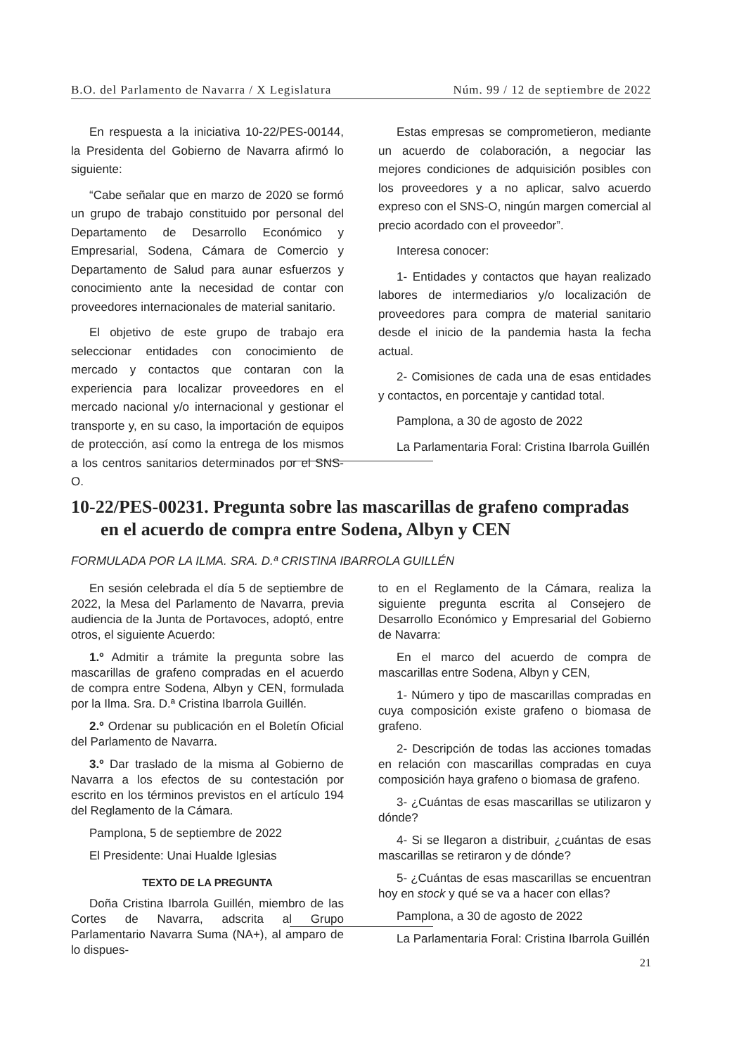B.O. del Parlamento de Navarra / X Legislatura Núm. 99 / 12 de septiembre de 2022
En respuesta a la iniciativa 10-22/PES-00144, la Presidenta del Gobierno de Navarra afirmó lo siguiente:
“Cabe señalar que en marzo de 2020 se formó un grupo de trabajo constituido por personal del Departamento de Desarrollo Económico y Empresarial, Sodena, Cámara de Comercio y Departamento de Salud para aunar esfuerzos y conocimiento ante la necesidad de contar con proveedores internacionales de material sanitario.
El objetivo de este grupo de trabajo era seleccionar entidades con conocimiento de mercado y contactos que contaran con la experiencia para localizar proveedores en el mercado nacional y/o internacional y gestionar el transporte y, en su caso, la importación de equipos de protección, así como la entrega de los mismos a los centros sanitarios determinados por el SNS-O.
Estas empresas se comprometieron, mediante un acuerdo de colaboración, a negociar las mejores condiciones de adquisición posibles con los proveedores y a no aplicar, salvo acuerdo expreso con el SNS-O, ningún margen comercial al precio acordado con el proveedor”.
Interesa conocer:
1- Entidades y contactos que hayan realizado labores de intermediarios y/o localización de proveedores para compra de material sanitario desde el inicio de la pandemia hasta la fecha actual.
2- Comisiones de cada una de esas entidades y contactos, en porcentaje y cantidad total.
Pamplona, a 30 de agosto de 2022
La Parlamentaria Foral: Cristina Ibarrola Guillén
10-22/PES-00231. Pregunta sobre las mascarillas de grafeno compradas en el acuerdo de compra entre Sodena, Albyn y CEN
FORMULADA POR LA ILMA. SRA. D.ª CRISTINA IBARROLA GUILLÉN
En sesión celebrada el día 5 de septiembre de 2022, la Mesa del Parlamento de Navarra, previa audiencia de la Junta de Portavoces, adoptó, entre otros, el siguiente Acuerdo:
1.º Admitir a trámite la pregunta sobre las mascarillas de grafeno compradas en el acuerdo de compra entre Sodena, Albyn y CEN, formulada por la Ilma. Sra. D.ª Cristina Ibarrola Guillén.
2.º Ordenar su publicación en el Boletín Oficial del Parlamento de Navarra.
3.º Dar traslado de la misma al Gobierno de Navarra a los efectos de su contestación por escrito en los términos previstos en el artículo 194 del Reglamento de la Cámara.
Pamplona, 5 de septiembre de 2022
El Presidente: Unai Hualde Iglesias
TEXTO DE LA PREGUNTA
Doña Cristina Ibarrola Guillén, miembro de las Cortes de Navarra, adscrita al Grupo Parlamentario Navarra Suma (NA+), al amparo de lo dispues-
to en el Reglamento de la Cámara, realiza la siguiente pregunta escrita al Consejero de Desarrollo Económico y Empresarial del Gobierno de Navarra:
En el marco del acuerdo de compra de mascarillas entre Sodena, Albyn y CEN,
1- Número y tipo de mascarillas compradas en cuya composición existe grafeno o biomasa de grafeno.
2- Descripción de todas las acciones tomadas en relación con mascarillas compradas en cuya composición haya grafeno o biomasa de grafeno.
3- ¿Cuántas de esas mascarillas se utilizaron y dónde?
4- Si se llegaron a distribuir, ¿cuántas de esas mascarillas se retiraron y de dónde?
5- ¿Cuántas de esas mascarillas se encuentran hoy en stock y qué se va a hacer con ellas?
Pamplona, a 30 de agosto de 2022
La Parlamentaria Foral: Cristina Ibarrola Guillén
21